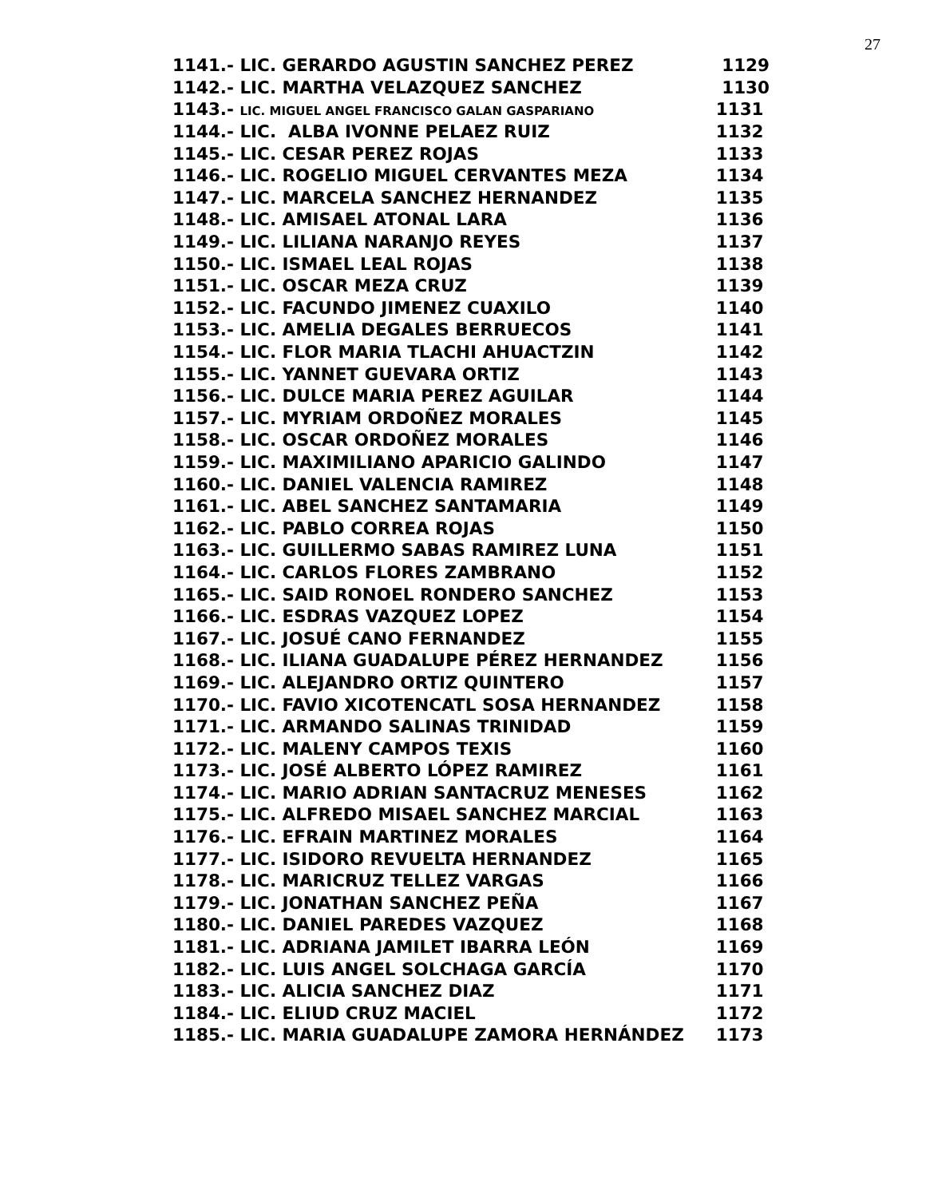27
| 1141.- LIC. GERARDO AGUSTIN SANCHEZ PEREZ | 1129 |
| 1142.- LIC. MARTHA VELAZQUEZ SANCHEZ | 1130 |
| 1143.- LIC. MIGUEL ANGEL FRANCISCO GALAN GASPARIANO | 1131 |
| 1144.- LIC. ALBA IVONNE PELAEZ RUIZ | 1132 |
| 1145.- LIC. CESAR PEREZ ROJAS | 1133 |
| 1146.- LIC. ROGELIO MIGUEL CERVANTES MEZA | 1134 |
| 1147.- LIC. MARCELA SANCHEZ HERNANDEZ | 1135 |
| 1148.- LIC. AMISAEL ATONAL LARA | 1136 |
| 1149.- LIC. LILIANA NARANJO REYES | 1137 |
| 1150.- LIC. ISMAEL LEAL ROJAS | 1138 |
| 1151.- LIC. OSCAR MEZA CRUZ | 1139 |
| 1152.- LIC. FACUNDO JIMENEZ CUAXILO | 1140 |
| 1153.- LIC. AMELIA DEGALES BERRUECOS | 1141 |
| 1154.- LIC. FLOR MARIA TLACHI AHUACTZIN | 1142 |
| 1155.- LIC. YANNET GUEVARA ORTIZ | 1143 |
| 1156.- LIC. DULCE MARIA PEREZ AGUILAR | 1144 |
| 1157.- LIC. MYRIAM ORDOÑEZ MORALES | 1145 |
| 1158.- LIC. OSCAR ORDOÑEZ MORALES | 1146 |
| 1159.- LIC. MAXIMILIANO APARICIO GALINDO | 1147 |
| 1160.- LIC. DANIEL VALENCIA RAMIREZ | 1148 |
| 1161.- LIC. ABEL SANCHEZ SANTAMARIA | 1149 |
| 1162.- LIC. PABLO CORREA ROJAS | 1150 |
| 1163.- LIC. GUILLERMO SABAS RAMIREZ LUNA | 1151 |
| 1164.- LIC. CARLOS FLORES ZAMBRANO | 1152 |
| 1165.- LIC. SAID RONOEL RONDERO SANCHEZ | 1153 |
| 1166.- LIC. ESDRAS VAZQUEZ LOPEZ | 1154 |
| 1167.- LIC. JOSUÉ CANO FERNANDEZ | 1155 |
| 1168.- LIC. ILIANA GUADALUPE PÉREZ HERNANDEZ | 1156 |
| 1169.- LIC. ALEJANDRO ORTIZ QUINTERO | 1157 |
| 1170.- LIC. FAVIO XICOTENCATL SOSA HERNANDEZ | 1158 |
| 1171.- LIC. ARMANDO SALINAS TRINIDAD | 1159 |
| 1172.- LIC. MALENY CAMPOS TEXIS | 1160 |
| 1173.- LIC. JOSÉ ALBERTO LÓPEZ RAMIREZ | 1161 |
| 1174.- LIC. MARIO ADRIAN SANTACRUZ MENESES | 1162 |
| 1175.- LIC. ALFREDO MISAEL SANCHEZ MARCIAL | 1163 |
| 1176.- LIC. EFRAIN MARTINEZ MORALES | 1164 |
| 1177.- LIC. ISIDORO REVUELTA HERNANDEZ | 1165 |
| 1178.- LIC. MARICRUZ TELLEZ VARGAS | 1166 |
| 1179.- LIC. JONATHAN SANCHEZ PEÑA | 1167 |
| 1180.- LIC. DANIEL PAREDES VAZQUEZ | 1168 |
| 1181.- LIC. ADRIANA JAMILET IBARRA LEÓN | 1169 |
| 1182.- LIC. LUIS ANGEL SOLCHAGA GARCÍA | 1170 |
| 1183.- LIC. ALICIA SANCHEZ DIAZ | 1171 |
| 1184.- LIC. ELIUD CRUZ MACIEL | 1172 |
| 1185.- LIC. MARIA GUADALUPE ZAMORA HERNÁNDEZ | 1173 |